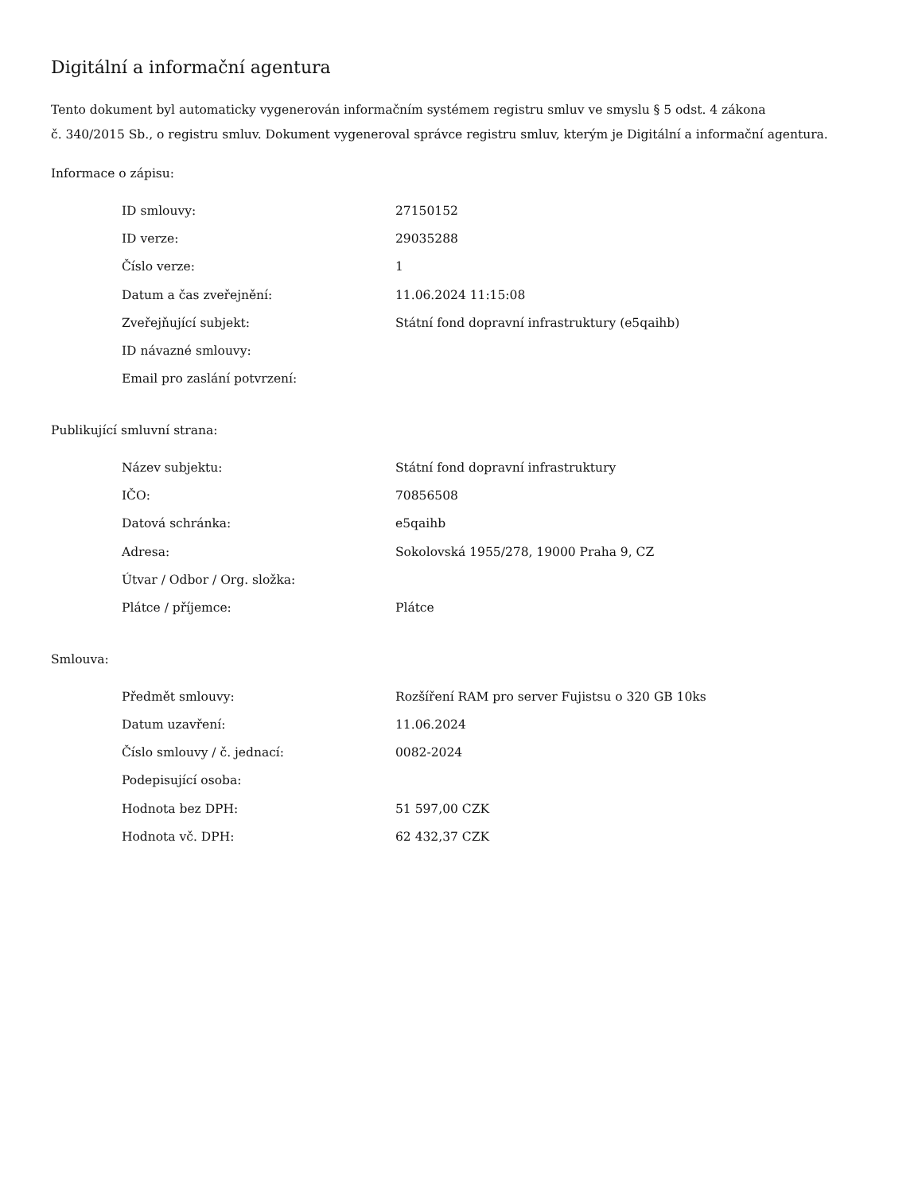Digitální a informační agentura
Tento dokument byl automaticky vygenerován informačním systémem registru smluv ve smyslu § 5 odst. 4 zákona
č. 340/2015 Sb., o registru smluv. Dokument vygeneroval správce registru smluv, kterým je Digitální a informační agentura.
Informace o zápisu:
| ID smlouvy: | 27150152 |
| ID verze: | 29035288 |
| Číslo verze: | 1 |
| Datum a čas zveřejnění: | 11.06.2024 11:15:08 |
| Zveřejňující subjekt: | Státní fond dopravní infrastruktury (e5qaihb) |
| ID návazné smlouvy: | |
| Email pro zaslání potvrzení: | |
Publikující smluvní strana:
| Název subjektu: | Státní fond dopravní infrastruktury |
| IČO: | 70856508 |
| Datová schránka: | e5qaihb |
| Adresa: | Sokolovská 1955/278, 19000 Praha 9, CZ |
| Útvar / Odbor / Org. složka: | |
| Plátce / příjemce: | Plátce |
Smlouva:
| Předmět smlouvy: | Rozšíření RAM pro server Fujistsu o 320 GB 10ks |
| Datum uzavření: | 11.06.2024 |
| Číslo smlouvy / č. jednací: | 0082-2024 |
| Podepisující osoba: | |
| Hodnota bez DPH: | 51 597,00 CZK |
| Hodnota vč. DPH: | 62 432,37 CZK |